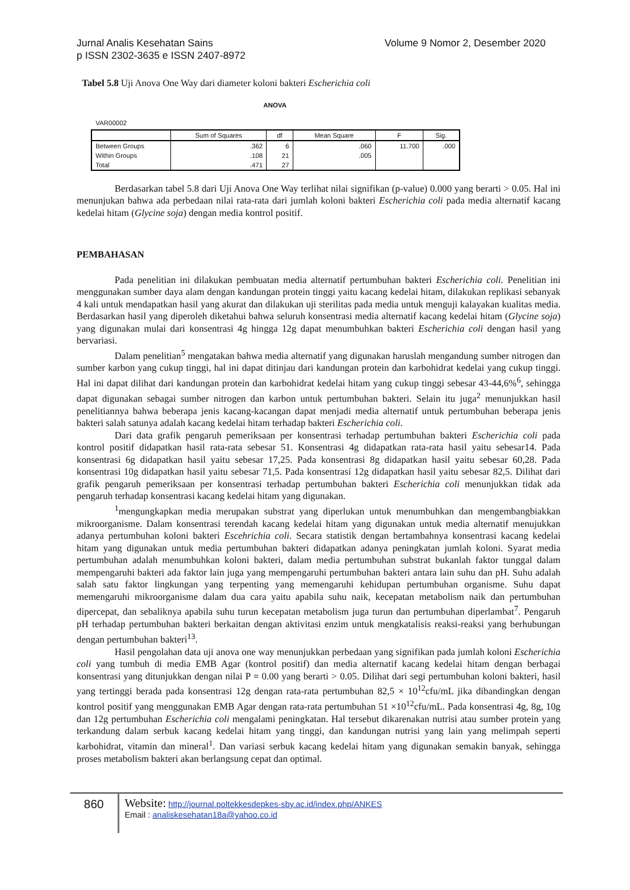Volume 9 Nomor 2, Desember 2020 Jurnal Analis Kesehatan Sains
p ISSN 2302-3635 e ISSN 2407-8972
Tabel 5.8 Uji Anova One Way dari diameter koloni bakteri Escherichia coli
ANOVA
VAR00002
| | Sum of Squares | df | Mean Square | F | Sig. |
| --- | --- | --- | --- | --- | --- |
| Between Groups | .362 | 6 | .060 | 11.700 | .000 |
| Within Groups | .108 | 21 | .005 | | |
| Total | .471 | 27 | | | |
Berdasarkan tabel 5.8 dari Uji Anova One Way terlihat nilai signifikan (p-value) 0.000 yang berarti > 0.05. Hal ini menunjukan bahwa ada perbedaan nilai rata-rata dari jumlah koloni bakteri Escherichia coli pada media alternatif kacang kedelai hitam (Glycine soja) dengan media kontrol positif.
PEMBAHASAN
Pada penelitian ini dilakukan pembuatan media alternatif pertumbuhan bakteri Escherichia coli. Penelitian ini menggunakan sumber daya alam dengan kandungan protein tinggi yaitu kacang kedelai hitam, dilakukan replikasi sebanyak 4 kali untuk mendapatkan hasil yang akurat dan dilakukan uji sterilitas pada media untuk menguji kalayakan kualitas media. Berdasarkan hasil yang diperoleh diketahui bahwa seluruh konsentrasi media alternatif kacang kedelai hitam (Glycine soja) yang digunakan mulai dari konsentrasi 4g hingga 12g dapat menumbuhkan bakteri Escherichia coli dengan hasil yang bervariasi.
Dalam penelitian<sup>5</sup> mengatakan bahwa media alternatif yang digunakan haruslah mengandung sumber nitrogen dan sumber karbon yang cukup tinggi, hal ini dapat ditinjau dari kandungan protein dan karbohidrat kedelai yang cukup tinggi. Hal ini dapat dilihat dari kandungan protein dan karbohidrat kedelai hitam yang cukup tinggi sebesar 43-44,6%<sup>6</sup>, sehingga dapat digunakan sebagai sumber nitrogen dan karbon untuk pertumbuhan bakteri. Selain itu juga<sup>2</sup> menunjukkan hasil penelitiannya bahwa beberapa jenis kacang-kacangan dapat menjadi media alternatif untuk pertumbuhan beberapa jenis bakteri salah satunya adalah kacang kedelai hitam terhadap bakteri Escherichia coli.
Dari data grafik pengaruh pemeriksaan per konsentrasi terhadap pertumbuhan bakteri Escherichia coli pada kontrol positif didapatkan hasil rata-rata sebesar 51. Konsentrasi 4g didapatkan rata-rata hasil yaitu sebesar14. Pada konsentrasi 6g didapatkan hasil yaitu sebesar 17,25. Pada konsentrasi 8g didapatkan hasil yaitu sebesar 60,28. Pada konsentrasi 10g didapatkan hasil yaitu sebesar 71,5. Pada konsentrasi 12g didapatkan hasil yaitu sebesar 82,5. Dilihat dari grafik pengaruh pemeriksaan per konsentrasi terhadap pertumbuhan bakteri Escherichia coli menunjukkan tidak ada pengaruh terhadap konsentrasi kacang kedelai hitam yang digunakan.
<sup>1</sup> mengungkapkan media merupakan substrat yang diperlukan untuk menumbuhkan dan mengembangbiakkan mikroorganisme. Dalam konsentrasi terendah kacang kedelai hitam yang digunakan untuk media alternatif menujukkan adanya pertumbuhan koloni bakteri Escehrichia coli. Secara statistik dengan bertambahnya konsentrasi kacang kedelai hitam yang digunakan untuk media pertumbuhan bakteri didapatkan adanya peningkatan jumlah koloni. Syarat media pertumbuhan adalah menumbuhkan koloni bakteri, dalam media pertumbuhan substrat bukanlah faktor tunggal dalam mempengaruhi bakteri ada faktor lain juga yang mempengaruhi pertumbuhan bakteri antara lain suhu dan pH. Suhu adalah salah satu faktor lingkungan yang terpenting yang memengaruhi kehidupan pertumbuhan organisme. Suhu dapat memengaruhi mikroorganisme dalam dua cara yaitu apabila suhu naik, kecepatan metabolism naik dan pertumbuhan dipercepat, dan sebaliknya apabila suhu turun kecepatan metabolism juga turun dan pertumbuhan diperlambat<sup>7</sup>. Pengaruh pH terhadap pertumbuhan bakteri berkaitan dengan aktivitasi enzim untuk mengkatalisis reaksi-reaksi yang berhubungan dengan pertumbuhan bakteri<sup>13</sup>.
Hasil pengolahan data uji anova one way menunjukkan perbedaan yang signifikan pada jumlah koloni Escherichia coli yang tumbuh di media EMB Agar (kontrol positif) dan media alternatif kacang kedelai hitam dengan berbagai konsentrasi yang ditunjukkan dengan nilai P = 0.00 yang berarti > 0.05. Dilihat dari segi pertumbuhan koloni bakteri, hasil yang tertinggi berada pada konsentrasi 12g dengan rata-rata pertumbuhan 82,5 × 10<sup>12</sup>cfu/mL jika dibandingkan dengan kontrol positif yang menggunakan EMB Agar dengan rata-rata pertumbuhan 51 ×10<sup>12</sup>cfu/mL. Pada konsentrasi 4g, 8g, 10g dan 12g pertumbuhan Escherichia coli mengalami peningkatan. Hal tersebut dikarenakan nutrisi atau sumber protein yang terkandung dalam serbuk kacang kedelai hitam yang tinggi, dan kandungan nutrisi yang lain yang melimpah seperti karbohidrat, vitamin dan mineral<sup>1</sup>. Dan variasi serbuk kacang kedelai hitam yang digunakan semakin banyak, sehingga proses metabolism bakteri akan berlangsung cepat dan optimal.
860
Website: http://journal.poltekkesdepkes-sby.ac.id/index.php/ANKES
Email : analiskesehatan18a@yahoo.co.id